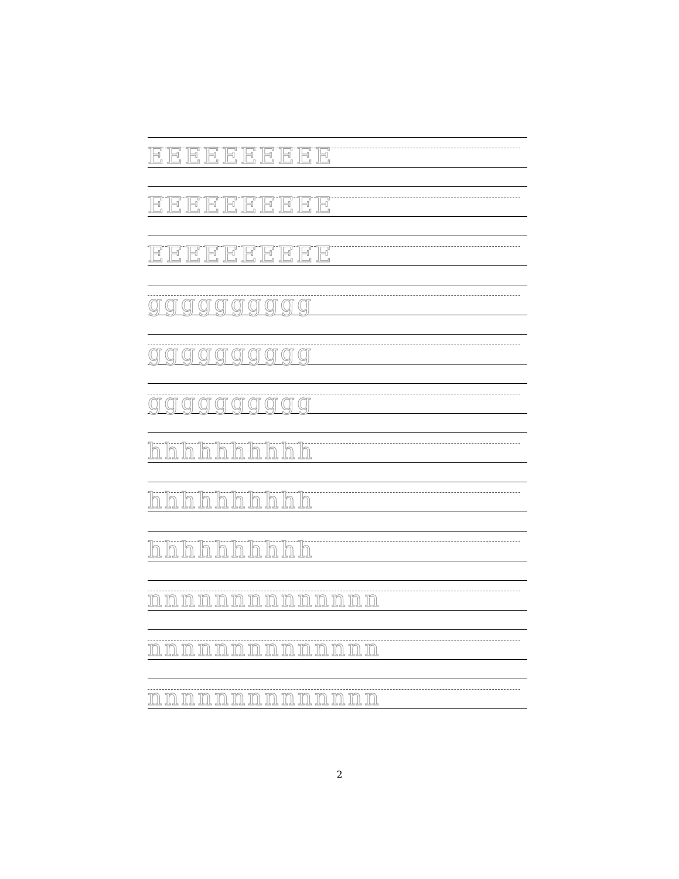EEEEEEEEEE
EEEEEEEEEE
EEEEEEEEEE
gggggggggg
gggggggggg
gggggggggg
hhhhhhhhhh
hhhhhhhhhh
hhhhhhhhhh
nnnnnnnnnnnnnn
nnnnnnnnnnnnnn
nnnnnnnnnnnnnn
2